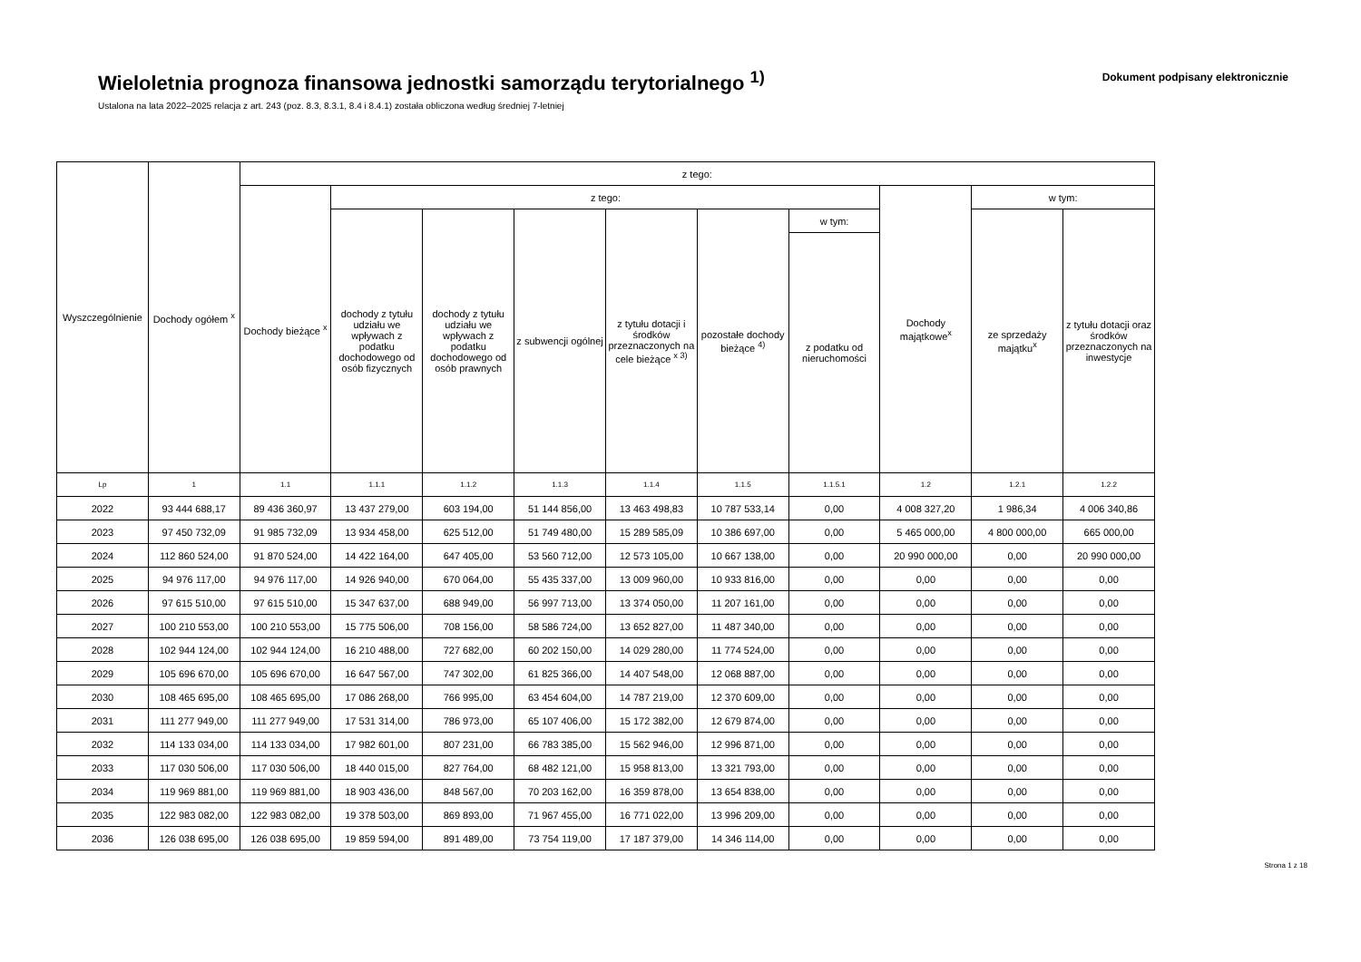Wieloletnia prognoza finansowa jednostki samorządu terytorialnego <sup>1)</sup>
Ustalona na lata 2022–2025 relacja z art. 243 (poz. 8.3, 8.3.1, 8.4 i 8.4.1) została obliczona według średniej 7-letniej
Dokument podpisany elektronicznie
| Wyszczególnienie | Dochody ogółem <sup>x</sup> | z tego: | | | | | | | | | |
| --- | --- | --- | --- | --- | --- | --- | --- | --- | --- | --- | --- |
| | | Dochody bieżące <sup>x</sup> | z tego: | | | | | | Dochody majątkowe<sup>x</sup> | w tym: | |
| | | | dochody z tytułu udziału we wpływach z podatku dochodowego od osób fizycznych | dochody z tytułu udziału we wpływach z podatku dochodowego od osób prawnych | z subwencji ogólnej | z tytułu dotacji i środków przeznaczonych na cele bieżące <sup>x 3)</sup> | pozostałe dochody bieżące <sup>4)</sup> | w tym: | | ze sprzedaży majątku<sup>x</sup> | z tytułu dotacji oraz środków przeznaczonych na inwestycje |
| | | | | | | | | z podatku od nieruchomości | | | |
| Lp | 1 | 1.1 | 1.1.1 | 1.1.2 | 1.1.3 | 1.1.4 | 1.1.5 | 1.1.5.1 | 1.2 | 1.2.1 | 1.2.2 |
| 2022 | 93 444 688,17 | 89 436 360,97 | 13 437 279,00 | 603 194,00 | 51 144 856,00 | 13 463 498,83 | 10 787 533,14 | 0,00 | 4 008 327,20 | 1 986,34 | 4 006 340,86 |
| 2023 | 97 450 732,09 | 91 985 732,09 | 13 934 458,00 | 625 512,00 | 51 749 480,00 | 15 289 585,09 | 10 386 697,00 | 0,00 | 5 465 000,00 | 4 800 000,00 | 665 000,00 |
| 2024 | 112 860 524,00 | 91 870 524,00 | 14 422 164,00 | 647 405,00 | 53 560 712,00 | 12 573 105,00 | 10 667 138,00 | 0,00 | 20 990 000,00 | 0,00 | 20 990 000,00 |
| 2025 | 94 976 117,00 | 94 976 117,00 | 14 926 940,00 | 670 064,00 | 55 435 337,00 | 13 009 960,00 | 10 933 816,00 | 0,00 | 0,00 | 0,00 | 0,00 |
| 2026 | 97 615 510,00 | 97 615 510,00 | 15 347 637,00 | 688 949,00 | 56 997 713,00 | 13 374 050,00 | 11 207 161,00 | 0,00 | 0,00 | 0,00 | 0,00 |
| 2027 | 100 210 553,00 | 100 210 553,00 | 15 775 506,00 | 708 156,00 | 58 586 724,00 | 13 652 827,00 | 11 487 340,00 | 0,00 | 0,00 | 0,00 | 0,00 |
| 2028 | 102 944 124,00 | 102 944 124,00 | 16 210 488,00 | 727 682,00 | 60 202 150,00 | 14 029 280,00 | 11 774 524,00 | 0,00 | 0,00 | 0,00 | 0,00 |
| 2029 | 105 696 670,00 | 105 696 670,00 | 16 647 567,00 | 747 302,00 | 61 825 366,00 | 14 407 548,00 | 12 068 887,00 | 0,00 | 0,00 | 0,00 | 0,00 |
| 2030 | 108 465 695,00 | 108 465 695,00 | 17 086 268,00 | 766 995,00 | 63 454 604,00 | 14 787 219,00 | 12 370 609,00 | 0,00 | 0,00 | 0,00 | 0,00 |
| 2031 | 111 277 949,00 | 111 277 949,00 | 17 531 314,00 | 786 973,00 | 65 107 406,00 | 15 172 382,00 | 12 679 874,00 | 0,00 | 0,00 | 0,00 | 0,00 |
| 2032 | 114 133 034,00 | 114 133 034,00 | 17 982 601,00 | 807 231,00 | 66 783 385,00 | 15 562 946,00 | 12 996 871,00 | 0,00 | 0,00 | 0,00 | 0,00 |
| 2033 | 117 030 506,00 | 117 030 506,00 | 18 440 015,00 | 827 764,00 | 68 482 121,00 | 15 958 813,00 | 13 321 793,00 | 0,00 | 0,00 | 0,00 | 0,00 |
| 2034 | 119 969 881,00 | 119 969 881,00 | 18 903 436,00 | 848 567,00 | 70 203 162,00 | 16 359 878,00 | 13 654 838,00 | 0,00 | 0,00 | 0,00 | 0,00 |
| 2035 | 122 983 082,00 | 122 983 082,00 | 19 378 503,00 | 869 893,00 | 71 967 455,00 | 16 771 022,00 | 13 996 209,00 | 0,00 | 0,00 | 0,00 | 0,00 |
| 2036 | 126 038 695,00 | 126 038 695,00 | 19 859 594,00 | 891 489,00 | 73 754 119,00 | 17 187 379,00 | 14 346 114,00 | 0,00 | 0,00 | 0,00 | 0,00 |
Strona 1 z 18